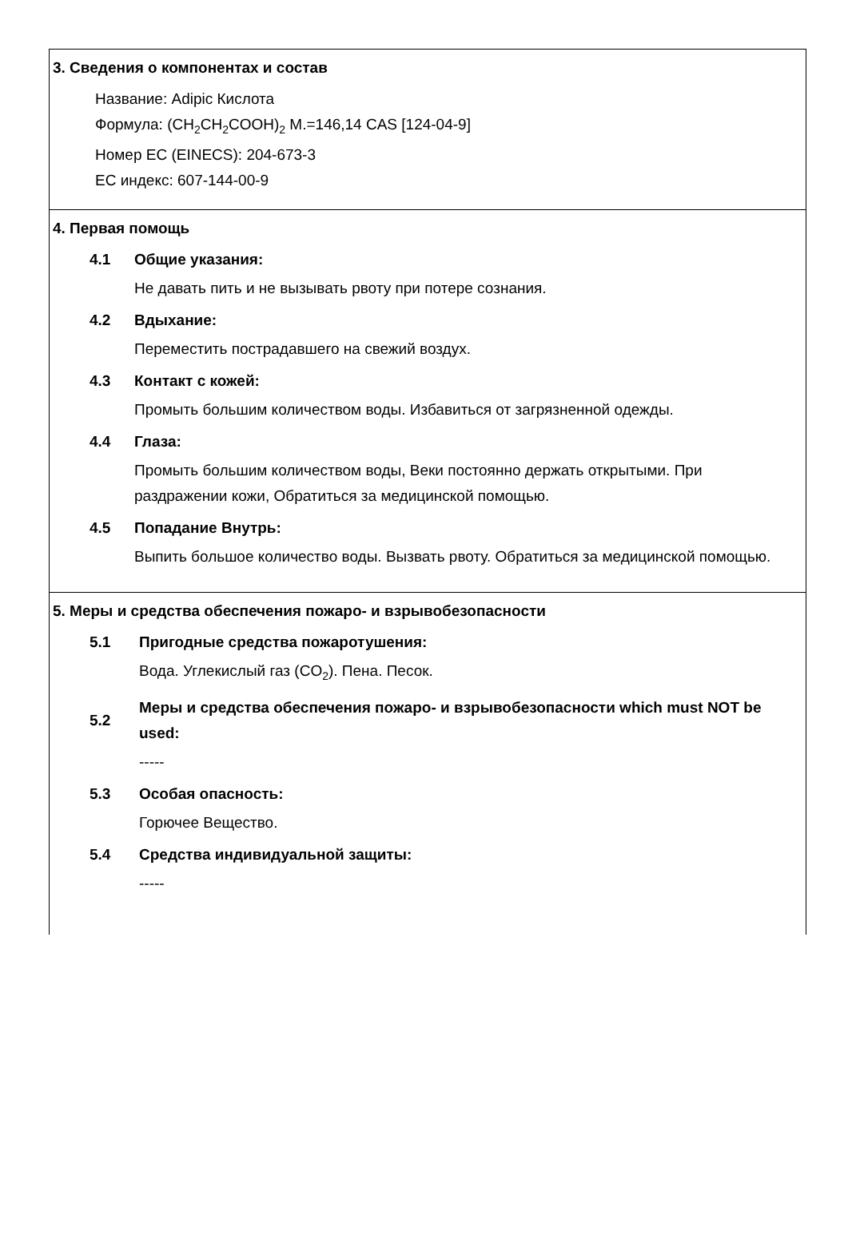3. Сведения о компонентах и состав
Название: Adipic Кислота
Формула: (CH<sub>2</sub>CH<sub>2</sub>COOH)<sub>2</sub> M.=146,14 CAS [124-04-9]
Номер ЕС (EINECS): 204-673-3
ЕС индекс: 607-144-00-9
4. Первая помощь
4.1 Общие указания:
Не давать пить и не вызывать рвоту при потере сознания.
4.2 Вдыхание:
Переместить пострадавшего на свежий воздух.
4.3 Контакт с кожей:
Промыть большим количеством воды. Избавиться от загрязненной одежды.
4.4 Глаза:
Промыть большим количеством воды, Веки постоянно держать открытыми. При раздражении кожи, Обратиться за медицинской помощью.
4.5 Попадание Внутрь:
Выпить большое количество воды. Вызвать рвоту. Обратиться за медицинской помощью.
5. Меры и средства обеспечения пожаро- и взрывобезопасности
5.1 Пригодные средства пожаротушения:
Вода. Углекислый газ (CO<sub>2</sub>). Пена. Песок.
5.2 Меры и средства обеспечения пожаро- и взрывобезопасности which must NOT be used:
-----
5.3 Особая опасность:
Горючее Вещество.
5.4 Средства индивидуальной защиты:
-----